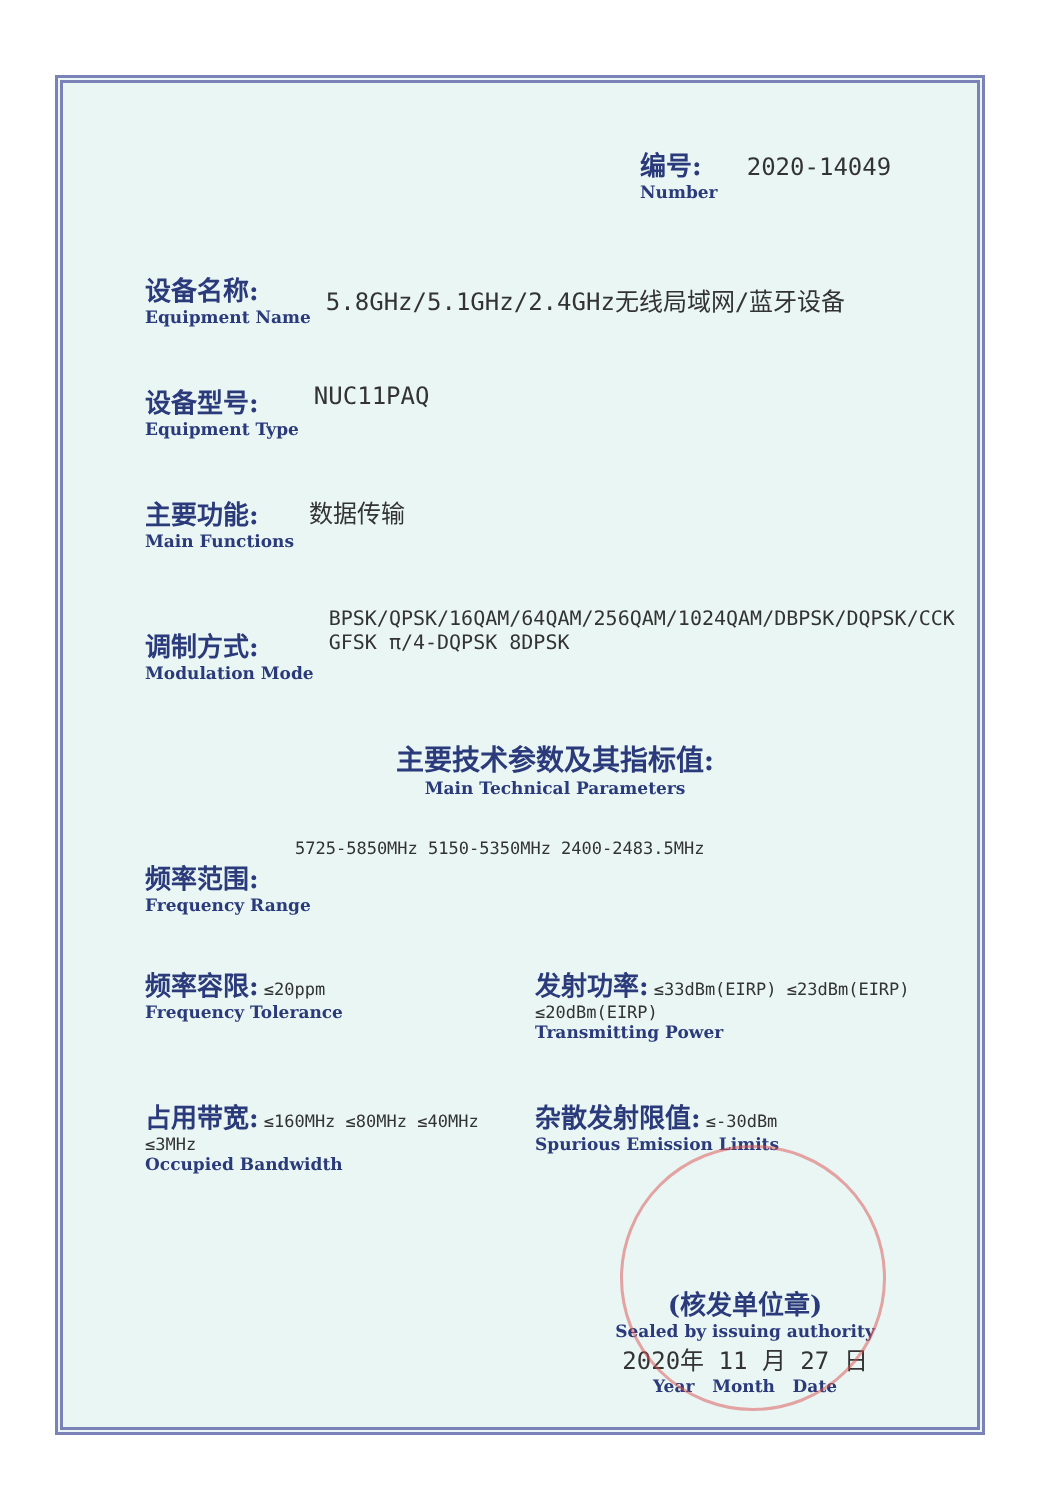编号: 2020-14049
Number
设备名称:
Equipment Name
5.8GHz/5.1GHz/2.4GHz无线局域网/蓝牙设备
设备型号:
Equipment Type
NUC11PAQ
主要功能:
Main Functions
数据传输
调制方式:
Modulation Mode
BPSK/QPSK/16QAM/64QAM/256QAM/1024QAM/DBPSK/DQPSK/CCK
GFSK π/4-DQPSK 8DPSK
主要技术参数及其指标值:
Main Technical Parameters
5725-5850MHz 5150-5350MHz 2400-2483.5MHz
频率范围:
Frequency Range
频率容限: ≤20ppm
Frequency Tolerance
发射功率: ≤33dBm(EIRP) ≤23dBm(EIRP) ≤20dBm(EIRP)
Transmitting Power
占用带宽: ≤160MHz ≤80MHz ≤40MHz ≤3MHz
Occupied Bandwidth
杂散发射限值: ≤-30dBm
Spurious Emission Limits
(核发单位章)
Sealed by issuing authority
2020年 11 月 27 日
Year Month Date